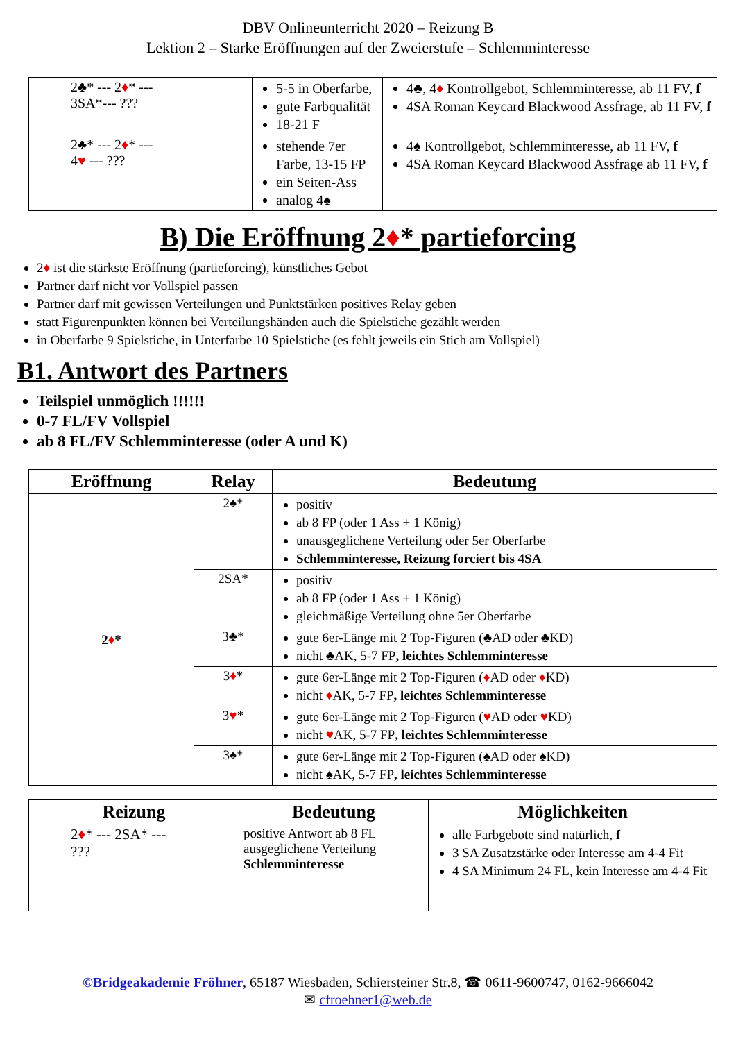DBV Onlineunterricht 2020 – Reizung B
Lektion 2 – Starke Eröffnungen auf der Zweierstufe – Schlemminteresse
| 2♣* --- 2 ♦ * --- 3SA*--- ??? | 5-5 in Oberfarbe, gute Farbqualität 18-21 F | 4♣, 4 ♦ Kontrollgebot, Schlemminteresse, ab 11 FV, f 4SA Roman Keycard Blackwood Assfrage, ab 11 FV, f |
| 2♣* --- 2 ♦ * --- 4 ♥ --- ??? | stehende 7er Farbe, 13-15 FP ein Seiten-Ass analog 4♠ | 4♠ Kontrollgebot, Schlemminteresse, ab 11 FV, f 4SA Roman Keycard Blackwood Assfrage ab 11 FV, f |
B) Die Eröffnung 2♦* partieforcing
2♦ ist die stärkste Eröffnung (partieforcing), künstliches Gebot
Partner darf nicht vor Vollspiel passen
Partner darf mit gewissen Verteilungen und Punktstärken positives Relay geben
statt Figurenpunkten können bei Verteilungshänden auch die Spielstiche gezählt werden
in Oberfarbe 9 Spielstiche, in Unterfarbe 10 Spielstiche (es fehlt jeweils ein Stich am Vollspiel)
B1. Antwort des Partners
Teilspiel unmöglich !!!!!!
0-7 FL/FV Vollspiel
ab 8 FL/FV Schlemminteresse (oder A und K)
| Eröffnung | Relay | Bedeutung |
| --- | --- | --- |
| 2 ♦ * | 2♠* | positiv ab 8 FP (oder 1 Ass + 1 König) unausgeglichene Verteilung oder 5er Oberfarbe Schlemminteresse, Reizung forciert bis 4SA |
| | 2SA* | positiv ab 8 FP (oder 1 Ass + 1 König) gleichmäßige Verteilung ohne 5er Oberfarbe |
| | 3♣* | gute 6er-Länge mit 2 Top-Figuren (♣AD oder ♣KD) nicht ♣AK, 5-7 FP , leichtes Schlemminteresse |
| | 3 ♦ * | gute 6er-Länge mit 2 Top-Figuren ( ♦ AD oder ♦ KD) nicht ♦ AK, 5-7 FP , leichtes Schlemminteresse |
| | 3 ♥ * | gute 6er-Länge mit 2 Top-Figuren ( ♥ AD oder ♥ KD) nicht ♥ AK, 5-7 FP , leichtes Schlemminteresse |
| | 3♠* | gute 6er-Länge mit 2 Top-Figuren (♠AD oder ♠KD) nicht ♠AK, 5-7 FP , leichtes Schlemminteresse |
| Reizung | Bedeutung | Möglichkeiten |
| --- | --- | --- |
| 2 ♦ * --- 2SA* --- ??? | positive Antwort ab 8 FL ausgeglichene Verteilung Schlemminteresse | alle Farbgebote sind natürlich, f 3 SA Zusatzstärke oder Interesse am 4-4 Fit 4 SA Minimum 24 FL, kein Interesse am 4-4 Fit |
©Bridgeakademie Fröhner, 65187 Wiesbaden, Schiersteiner Str.8, ☎ 0611-9600747, 0162-9666042
✉ cfroehner1@web.de